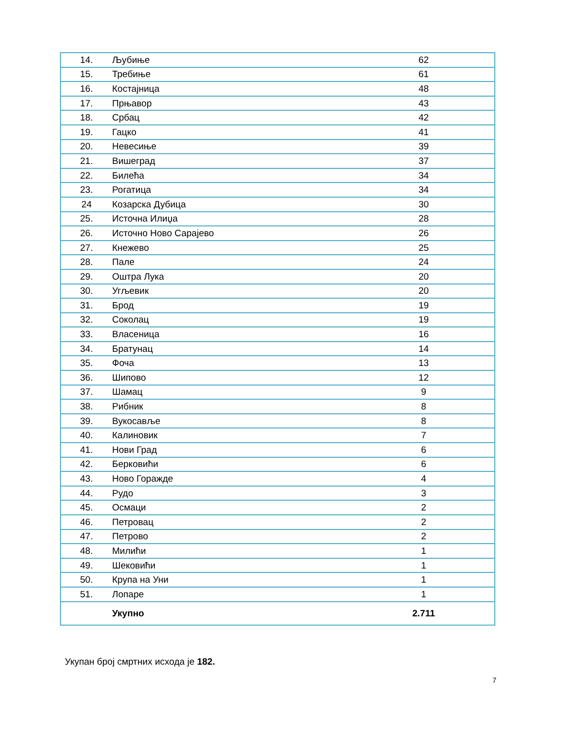| 14. | Љубиње | 62 |
| 15. | Требиње | 61 |
| 16. | Костајница | 48 |
| 17. | Прњавор | 43 |
| 18. | Србац | 42 |
| 19. | Гацко | 41 |
| 20. | Невесиње | 39 |
| 21. | Вишеград | 37 |
| 22. | Билећа | 34 |
| 23. | Рогатица | 34 |
| 24 | Козарска Дубица | 30 |
| 25. | Источна Илиџа | 28 |
| 26. | Источно Ново Сарајево | 26 |
| 27. | Кнежево | 25 |
| 28. | Пале | 24 |
| 29. | Оштра Лука | 20 |
| 30. | Угљевик | 20 |
| 31. | Брод | 19 |
| 32. | Соколац | 19 |
| 33. | Власеница | 16 |
| 34. | Братунац | 14 |
| 35. | Фоча | 13 |
| 36. | Шипово | 12 |
| 37. | Шамац | 9 |
| 38. | Рибник | 8 |
| 39. | Вукосавље | 8 |
| 40. | Калиновик | 7 |
| 41. | Нови Град | 6 |
| 42. | Берковићи | 6 |
| 43. | Ново Горажде | 4 |
| 44. | Рудо | 3 |
| 45. | Осмаци | 2 |
| 46. | Петровац | 2 |
| 47. | Петрово | 2 |
| 48. | Милићи | 1 |
| 49. | Шековићи | 1 |
| 50. | Крупа на Уни | 1 |
| 51. | Лопаре | 1 |
| | Укупно | 2.711 |
Укупан број смртних исхода је 182.
7